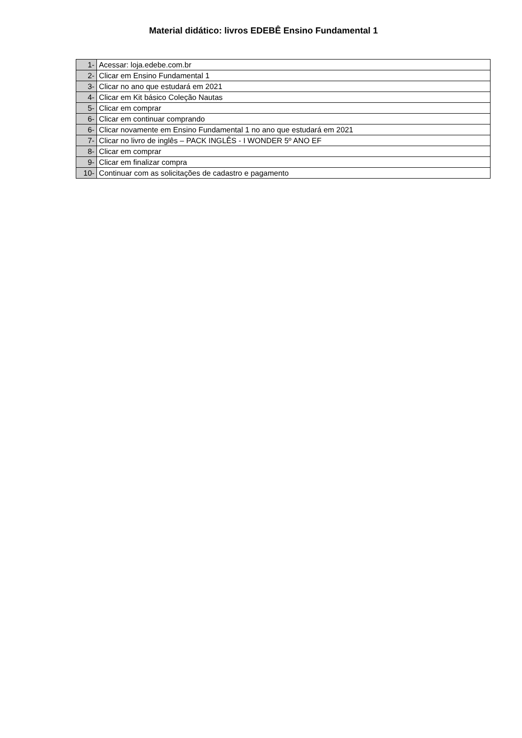Material didático: livros EDEBÊ Ensino Fundamental 1
| 1- | Acessar: loja.edebe.com.br |
| 2- | Clicar em Ensino Fundamental 1 |
| 3- | Clicar no ano que estudará em 2021 |
| 4- | Clicar em Kit básico Coleção Nautas |
| 5- | Clicar em comprar |
| 6- | Clicar em continuar comprando |
| 6- | Clicar novamente em Ensino Fundamental 1 no ano que estudará em 2021 |
| 7- | Clicar no livro de inglês – PACK INGLÊS - I WONDER 5º ANO EF |
| 8- | Clicar em comprar |
| 9- | Clicar em finalizar compra |
| 10- | Continuar com as solicitações de cadastro e pagamento |